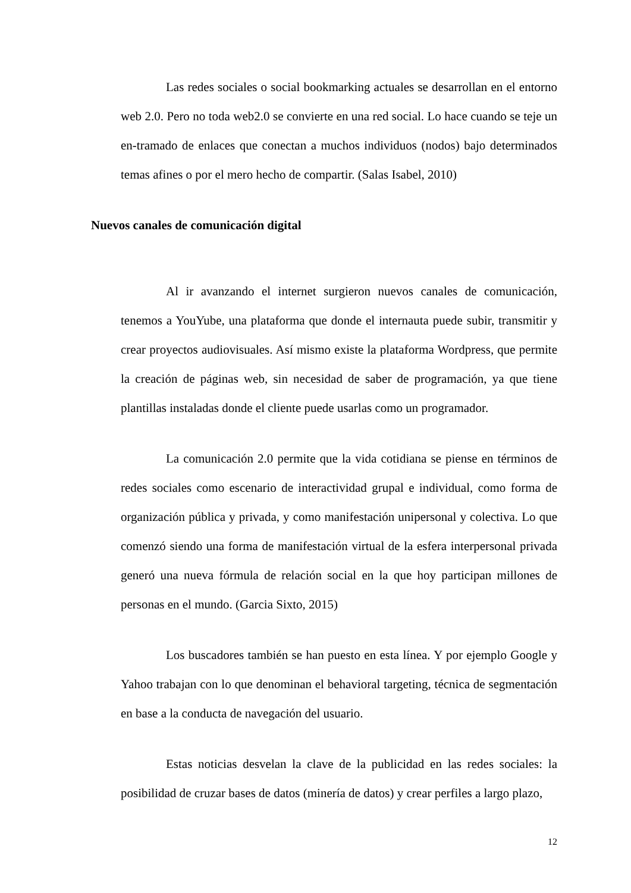Las redes sociales o social bookmarking actuales se desarrollan en el entorno web 2.0. Pero no toda web2.0 se convierte en una red social. Lo hace cuando se teje un en-tramado de enlaces que conectan a muchos individuos (nodos) bajo determinados temas afines o por el mero hecho de compartir. (Salas Isabel, 2010)
Nuevos canales de comunicación digital
Al ir avanzando el internet surgieron nuevos canales de comunicación, tenemos a YouYube, una plataforma que donde el internauta puede subir, transmitir y crear proyectos audiovisuales. Así mismo existe la plataforma Wordpress, que permite la creación de páginas web, sin necesidad de saber de programación, ya que tiene plantillas instaladas donde el cliente puede usarlas como un programador.
La comunicación 2.0 permite que la vida cotidiana se piense en términos de redes sociales como escenario de interactividad grupal e individual, como forma de organización pública y privada, y como manifestación unipersonal y colectiva. Lo que comenzó siendo una forma de manifestación virtual de la esfera interpersonal privada generó una nueva fórmula de relación social en la que hoy participan millones de personas en el mundo. (Garcia Sixto, 2015)
Los buscadores también se han puesto en esta línea. Y por ejemplo Google y Yahoo trabajan con lo que denominan el behavioral targeting, técnica de segmentación en base a la conducta de navegación del usuario.
Estas noticias desvelan la clave de la publicidad en las redes sociales: la posibilidad de cruzar bases de datos (minería de datos) y crear perfiles a largo plazo,
12